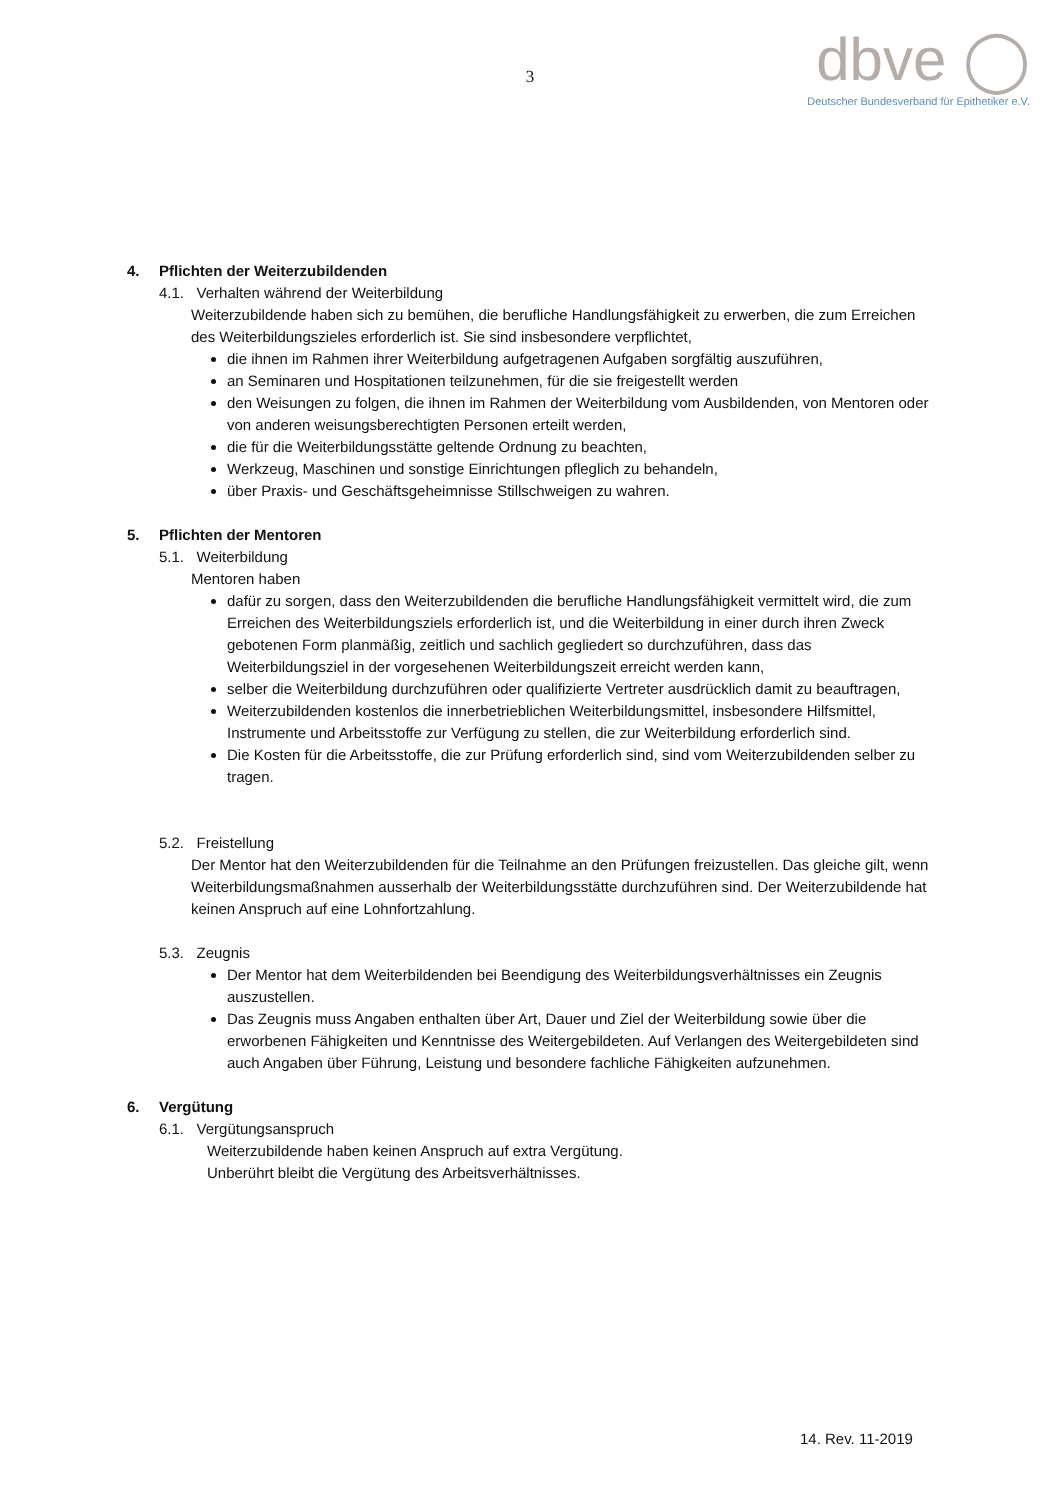3
dbve ◯
Deutscher Bundesverband für Epithetiker e.V.
4. Pflichten der Weiterzubildenden
4.1. Verhalten während der Weiterbildung
Weiterzubildende haben sich zu bemühen, die berufliche Handlungsfähigkeit zu erwerben, die zum Erreichen des Weiterbildungszieles erforderlich ist. Sie sind insbesondere verpflichtet,
die ihnen im Rahmen ihrer Weiterbildung aufgetragenen Aufgaben sorgfältig auszuführen,
an Seminaren und Hospitationen teilzunehmen, für die sie freigestellt werden
den Weisungen zu folgen, die ihnen im Rahmen der Weiterbildung vom Ausbildenden, von Mentoren oder von anderen weisungsberechtigten Personen erteilt werden,
die für die Weiterbildungsstätte geltende Ordnung zu beachten,
Werkzeug, Maschinen und sonstige Einrichtungen pfleglich zu behandeln,
über Praxis- und Geschäftsgeheimnisse Stillschweigen zu wahren.
5. Pflichten der Mentoren
5.1. Weiterbildung
Mentoren haben
dafür zu sorgen, dass den Weiterzubildenden die berufliche Handlungsfähigkeit vermittelt wird, die zum Erreichen des Weiterbildungsziels erforderlich ist, und die Weiterbildung in einer durch ihren Zweck gebotenen Form planmäßig, zeitlich und sachlich gegliedert so durchzuführen, dass das Weiterbildungsziel in der vorgesehenen Weiterbildungszeit erreicht werden kann,
selber die Weiterbildung durchzuführen oder qualifizierte Vertreter ausdrücklich damit zu beauftragen,
Weiterzubildenden kostenlos die innerbetrieblichen Weiterbildungsmittel, insbesondere Hilfsmittel, Instrumente und Arbeitsstoffe zur Verfügung zu stellen, die zur Weiterbildung erforderlich sind.
Die Kosten für die Arbeitsstoffe, die zur Prüfung erforderlich sind, sind vom Weiterzubildenden selber zu tragen.
5.2. Freistellung
Der Mentor hat den Weiterzubildenden für die Teilnahme an den Prüfungen freizustellen. Das gleiche gilt, wenn Weiterbildungsmaßnahmen ausserhalb der Weiterbildungsstätte durchzuführen sind. Der Weiterzubildende hat keinen Anspruch auf eine Lohnfortzahlung.
5.3. Zeugnis
Der Mentor hat dem Weiterbildenden bei Beendigung des Weiterbildungsverhältnisses ein Zeugnis auszustellen.
Das Zeugnis muss Angaben enthalten über Art, Dauer und Ziel der Weiterbildung sowie über die erworbenen Fähigkeiten und Kenntnisse des Weitergebildeten. Auf Verlangen des Weitergebildeten sind auch Angaben über Führung, Leistung und besondere fachliche Fähigkeiten aufzunehmen.
6. Vergütung
6.1. Vergütungsanspruch
Weiterzubildende haben keinen Anspruch auf extra Vergütung.
Unberührt bleibt die Vergütung des Arbeitsverhältnisses.
14. Rev. 11-2019